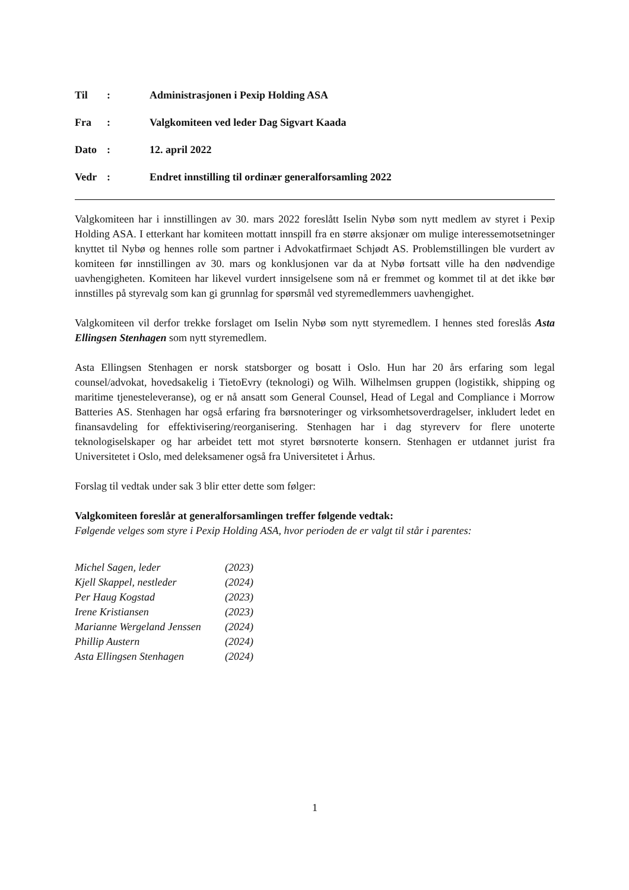| Til | : | Administrasjonen i Pexip Holding ASA |
| Fra | : | Valgkomiteen ved leder Dag Sigvart Kaada |
| Dato | : | 12. april 2022 |
| Vedr | : | Endret innstilling til ordinær generalforsamling 2022 |
Valgkomiteen har i innstillingen av 30. mars 2022 foreslått Iselin Nybø som nytt medlem av styret i Pexip Holding ASA. I etterkant har komiteen mottatt innspill fra en større aksjonær om mulige interessemotsetninger knyttet til Nybø og hennes rolle som partner i Advokatfirmaet Schjødt AS. Problemstillingen ble vurdert av komiteen før innstillingen av 30. mars og konklusjonen var da at Nybø fortsatt ville ha den nødvendige uavhengigheten. Komiteen har likevel vurdert innsigelsene som nå er fremmet og kommet til at det ikke bør innstilles på styrevalg som kan gi grunnlag for spørsmål ved styremedlemmers uavhengighet.
Valgkomiteen vil derfor trekke forslaget om Iselin Nybø som nytt styremedlem. I hennes sted foreslås Asta Ellingsen Stenhagen som nytt styremedlem.
Asta Ellingsen Stenhagen er norsk statsborger og bosatt i Oslo. Hun har 20 års erfaring som legal counsel/advokat, hovedsakelig i TietoEvry (teknologi) og Wilh. Wilhelmsen gruppen (logistikk, shipping og maritime tjenesteleveranse), og er nå ansatt som General Counsel, Head of Legal and Compliance i Morrow Batteries AS. Stenhagen har også erfaring fra børsnoteringer og virksomhetsoverdragelser, inkludert ledet en finansavdeling for effektivisering/reorganisering. Stenhagen har i dag styreverv for flere unoterte teknologiselskaper og har arbeidet tett mot styret børsnoterte konsern. Stenhagen er utdannet jurist fra Universitetet i Oslo, med deleksamener også fra Universitetet i Århus.
Forslag til vedtak under sak 3 blir etter dette som følger:
Valgkomiteen foreslår at generalforsamlingen treffer følgende vedtak:
Følgende velges som styre i Pexip Holding ASA, hvor perioden de er valgt til står i parentes:
| Michel Sagen, leder | (2023) |
| Kjell Skappel, nestleder | (2024) |
| Per Haug Kogstad | (2023) |
| Irene Kristiansen | (2023) |
| Marianne Wergeland Jenssen | (2024) |
| Phillip Austern | (2024) |
| Asta Ellingsen Stenhagen | (2024) |
1